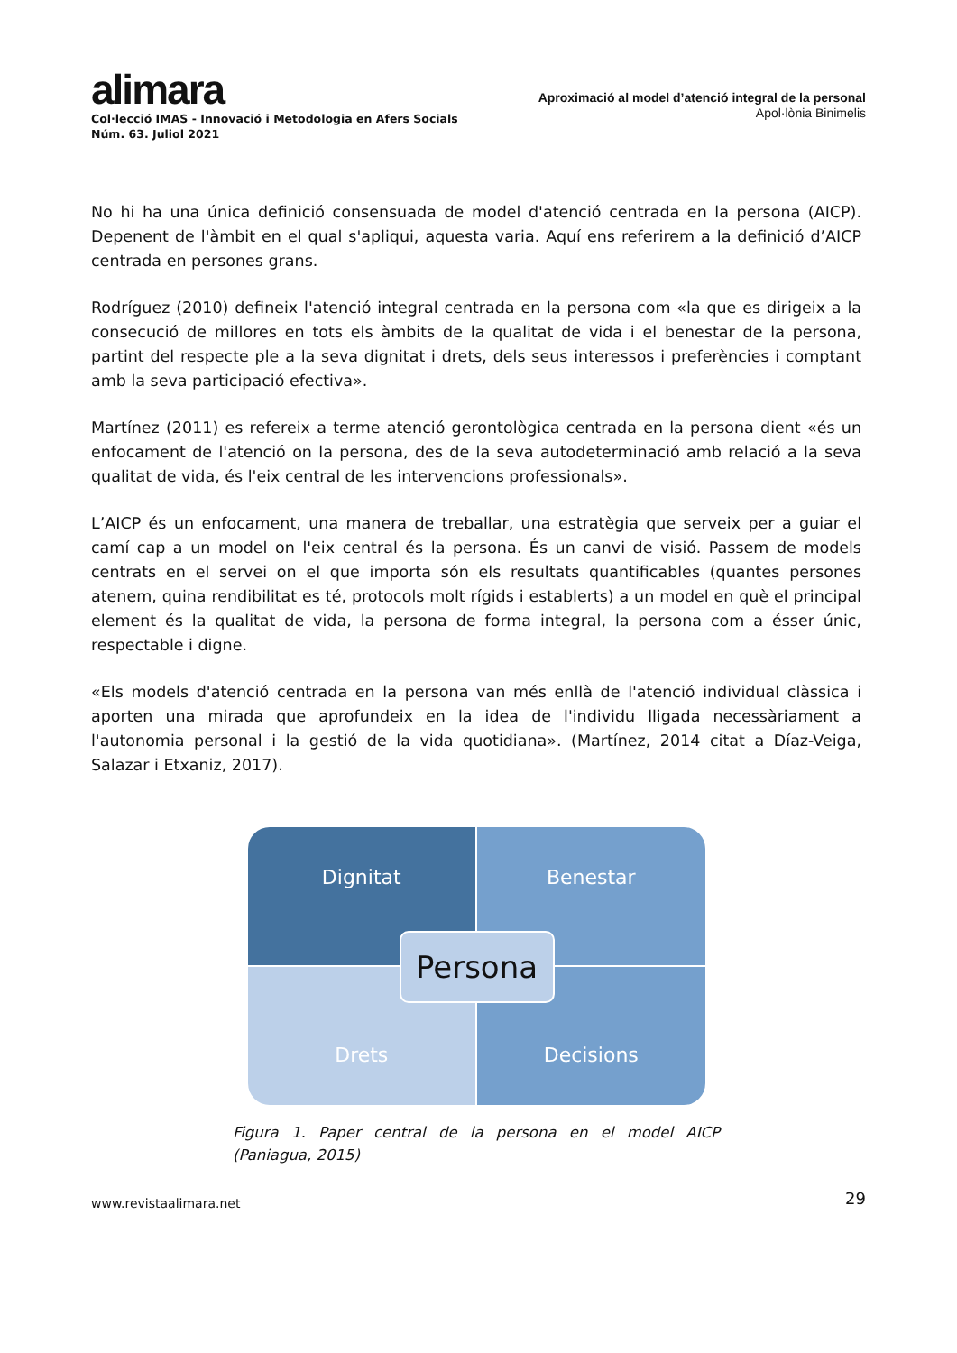alimara
Col·lecció IMAS - Innovació i Metodologia en Afers Socials
Núm. 63. Juliol 2021
Aproximació al model d’atenció integral de la personal
Apol·lònia Binimelis
No hi ha una única definició consensuada de model d'atenció centrada en la persona (AICP). Depenent de l'àmbit en el qual s'apliqui, aquesta varia. Aquí ens referirem a la definició d’AICP centrada en persones grans.
Rodríguez (2010) defineix l'atenció integral centrada en la persona com «la que es dirigeix a la consecució de millores en tots els àmbits de la qualitat de vida i el benestar de la persona, partint del respecte ple a la seva dignitat i drets, dels seus interessos i preferències i comptant amb la seva participació efectiva».
Martínez (2011) es refereix a terme atenció gerontològica centrada en la persona dient «és un enfocament de l'atenció on la persona, des de la seva autodeterminació amb relació a la seva qualitat de vida, és l'eix central de les intervencions professionals».
L’AICP és un enfocament, una manera de treballar, una estratègia que serveix per a guiar el camí cap a un model on l'eix central és la persona. És un canvi de visió. Passem de models centrats en el servei on el que importa són els resultats quantificables (quantes persones atenem, quina rendibilitat es té, protocols molt rígids i establerts) a un model en què el principal element és la qualitat de vida, la persona de forma integral, la persona com a ésser únic, respectable i digne.
«Els models d'atenció centrada en la persona van més enllà de l'atenció individual clàssica i aporten una mirada que aprofundeix en la idea de l'individu lligada necessàriament a l'autonomia personal i la gestió de la vida quotidiana». (Martínez, 2014 citat a Díaz-Veiga, Salazar i Etxaniz, 2017).
Dignitat
Benestar
Drets
Decisions
Persona
Figura 1. Paper central de la persona en el model AICP (Paniagua, 2015)
www.revistaalimara.net 29